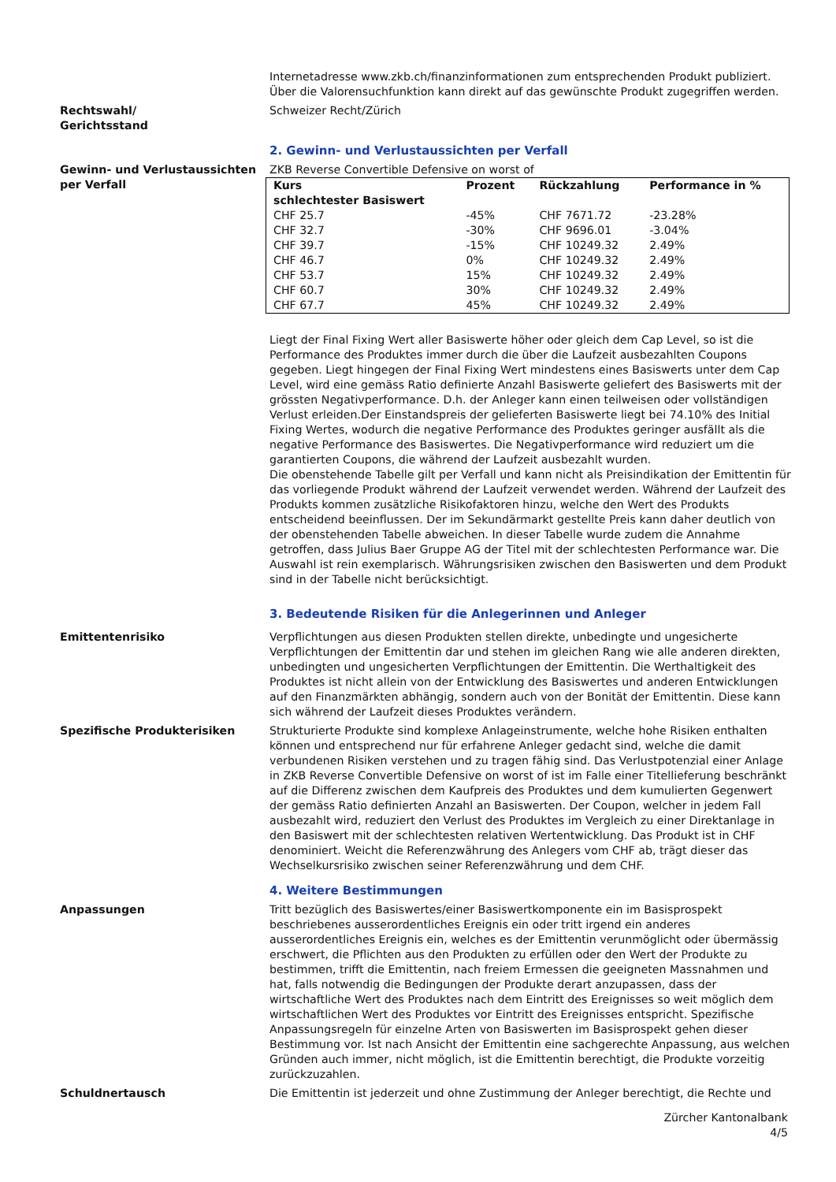Internetadresse www.zkb.ch/finanzinformationen zum entsprechenden Produkt publiziert. Über die Valorensuchfunktion kann direkt auf das gewünschte Produkt zugegriffen werden.
Rechtswahl/
Gerichtsstand
Schweizer Recht/Zürich
2. Gewinn- und Verlustaussichten per Verfall
Gewinn- und Verlustaussichten per Verfall
ZKB Reverse Convertible Defensive on worst of
| Kurs schlechtester Basiswert | Prozent | Rückzahlung | Performance in % |
| --- | --- | --- | --- |
| CHF 25.7 | -45% | CHF 7671.72 | -23.28% |
| CHF 32.7 | -30% | CHF 9696.01 | -3.04% |
| CHF 39.7 | -15% | CHF 10249.32 | 2.49% |
| CHF 46.7 | 0% | CHF 10249.32 | 2.49% |
| CHF 53.7 | 15% | CHF 10249.32 | 2.49% |
| CHF 60.7 | 30% | CHF 10249.32 | 2.49% |
| CHF 67.7 | 45% | CHF 10249.32 | 2.49% |
Liegt der Final Fixing Wert aller Basiswerte höher oder gleich dem Cap Level, so ist die Performance des Produktes immer durch die über die Laufzeit ausbezahlten Coupons gegeben. Liegt hingegen der Final Fixing Wert mindestens eines Basiswerts unter dem Cap Level, wird eine gemäss Ratio definierte Anzahl Basiswerte geliefert des Basiswerts mit der grössten Negativperformance. D.h. der Anleger kann einen teilweisen oder vollständigen Verlust erleiden.Der Einstandspreis der gelieferten Basiswerte liegt bei 74.10% des Initial Fixing Wertes, wodurch die negative Performance des Produktes geringer ausfällt als die negative Performance des Basiswertes. Die Negativperformance wird reduziert um die garantierten Coupons, die während der Laufzeit ausbezahlt wurden.
Die obenstehende Tabelle gilt per Verfall und kann nicht als Preisindikation der Emittentin für das vorliegende Produkt während der Laufzeit verwendet werden. Während der Laufzeit des Produkts kommen zusätzliche Risikofaktoren hinzu, welche den Wert des Produkts entscheidend beeinflussen. Der im Sekundärmarkt gestellte Preis kann daher deutlich von der obenstehenden Tabelle abweichen. In dieser Tabelle wurde zudem die Annahme getroffen, dass Julius Baer Gruppe AG der Titel mit der schlechtesten Performance war. Die Auswahl ist rein exemplarisch. Währungsrisiken zwischen den Basiswerten und dem Produkt sind in der Tabelle nicht berücksichtigt.
3. Bedeutende Risiken für die Anlegerinnen und Anleger
Emittentenrisiko Verpflichtungen aus diesen Produkten stellen direkte, unbedingte und ungesicherte Verpflichtungen der Emittentin dar und stehen im gleichen Rang wie alle anderen direkten, unbedingten und ungesicherten Verpflichtungen der Emittentin. Die Werthaltigkeit des Produktes ist nicht allein von der Entwicklung des Basiswertes und anderen Entwicklungen auf den Finanzmärkten abhängig, sondern auch von der Bonität der Emittentin. Diese kann sich während der Laufzeit dieses Produktes verändern.
Spezifische Produkterisiken Strukturierte Produkte sind komplexe Anlageinstrumente, welche hohe Risiken enthalten können und entsprechend nur für erfahrene Anleger gedacht sind, welche die damit verbundenen Risiken verstehen und zu tragen fähig sind. Das Verlustpotenzial einer Anlage in ZKB Reverse Convertible Defensive on worst of ist im Falle einer Titellieferung beschränkt auf die Differenz zwischen dem Kaufpreis des Produktes und dem kumulierten Gegenwert der gemäss Ratio definierten Anzahl an Basiswerten. Der Coupon, welcher in jedem Fall ausbezahlt wird, reduziert den Verlust des Produktes im Vergleich zu einer Direktanlage in den Basiswert mit der schlechtesten relativen Wertentwicklung. Das Produkt ist in CHF denominiert. Weicht die Referenzwährung des Anlegers vom CHF ab, trägt dieser das Wechselkursrisiko zwischen seiner Referenzwährung und dem CHF.
4. Weitere Bestimmungen
Anpassungen Tritt bezüglich des Basiswertes/einer Basiswertkomponente ein im Basisprospekt beschriebenes ausserordentliches Ereignis ein oder tritt irgend ein anderes ausserordentliches Ereignis ein, welches es der Emittentin verunmöglicht oder übermässig erschwert, die Pflichten aus den Produkten zu erfüllen oder den Wert der Produkte zu bestimmen, trifft die Emittentin, nach freiem Ermessen die geeigneten Massnahmen und hat, falls notwendig die Bedingungen der Produkte derart anzupassen, dass der wirtschaftliche Wert des Produktes nach dem Eintritt des Ereignisses so weit möglich dem wirtschaftlichen Wert des Produktes vor Eintritt des Ereignisses entspricht. Spezifische Anpassungsregeln für einzelne Arten von Basiswerten im Basisprospekt gehen dieser Bestimmung vor. Ist nach Ansicht der Emittentin eine sachgerechte Anpassung, aus welchen Gründen auch immer, nicht möglich, ist die Emittentin berechtigt, die Produkte vorzeitig zurückzuzahlen.
Schuldnertausch Die Emittentin ist jederzeit und ohne Zustimmung der Anleger berechtigt, die Rechte und
Zürcher Kantonalbank
4/5